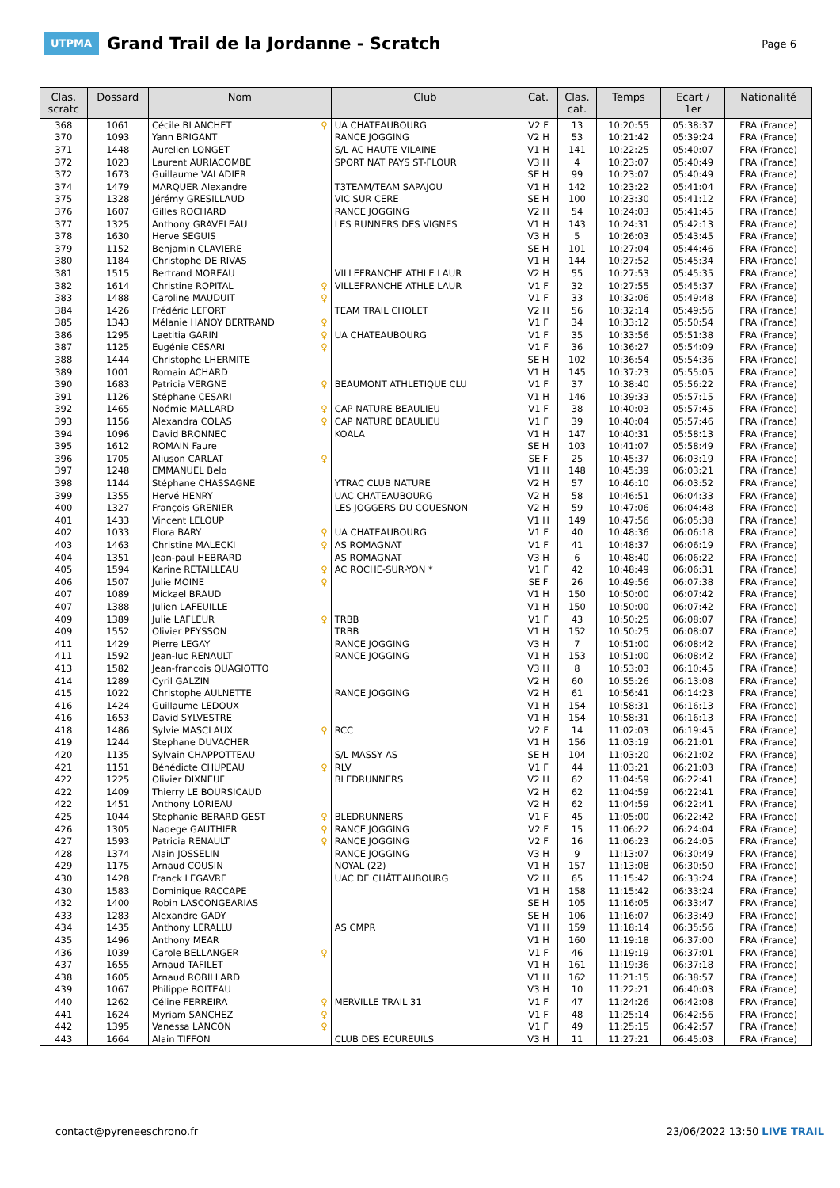UTPMA
Grand Trail de la Jordanne - Scratch
Page 6
| Clas. scratc | Dossard | Nom | Club | Cat. | Clas. cat. | Temps | Ecart / 1er | Nationalité |
| --- | --- | --- | --- | --- | --- | --- | --- | --- |
| 368 | 1061 | Cécile BLANCHET ♀ | UA CHATEAUBOURG | V2 F | 13 | 10:20:55 | 05:38:37 | FRA (France) |
| 370 | 1093 | Yann BRIGANT | RANCE JOGGING | V2 H | 53 | 10:21:42 | 05:39:24 | FRA (France) |
| 371 | 1448 | Aurelien LONGET | S/L AC HAUTE VILAINE | V1 H | 141 | 10:22:25 | 05:40:07 | FRA (France) |
| 372 | 1023 | Laurent AURIACOMBE | SPORT NAT PAYS ST-FLOUR | V3 H | 4 | 10:23:07 | 05:40:49 | FRA (France) |
| 372 | 1673 | Guillaume VALADIER | | SE H | 99 | 10:23:07 | 05:40:49 | FRA (France) |
| 374 | 1479 | MARQUER Alexandre | T3TEAM/TEAM SAPAJOU | V1 H | 142 | 10:23:22 | 05:41:04 | FRA (France) |
| 375 | 1328 | Jérémy GRESILLAUD | VIC SUR CERE | SE H | 100 | 10:23:30 | 05:41:12 | FRA (France) |
| 376 | 1607 | Gilles ROCHARD | RANCE JOGGING | V2 H | 54 | 10:24:03 | 05:41:45 | FRA (France) |
| 377 | 1325 | Anthony GRAVELEAU | LES RUNNERS DES VIGNES | V1 H | 143 | 10:24:31 | 05:42:13 | FRA (France) |
| 378 | 1630 | Herve SEGUIS | | V3 H | 5 | 10:26:03 | 05:43:45 | FRA (France) |
| 379 | 1152 | Benjamin CLAVIERE | | SE H | 101 | 10:27:04 | 05:44:46 | FRA (France) |
| 380 | 1184 | Christophe DE RIVAS | | V1 H | 144 | 10:27:52 | 05:45:34 | FRA (France) |
| 381 | 1515 | Bertrand MOREAU | VILLEFRANCHE ATHLE LAUR | V2 H | 55 | 10:27:53 | 05:45:35 | FRA (France) |
| 382 | 1614 | Christine ROPITAL ♀ | VILLEFRANCHE ATHLE LAUR | V1 F | 32 | 10:27:55 | 05:45:37 | FRA (France) |
| 383 | 1488 | Caroline MAUDUIT ♀ | | V1 F | 33 | 10:32:06 | 05:49:48 | FRA (France) |
| 384 | 1426 | Frédéric LEFORT | TEAM TRAIL CHOLET | V2 H | 56 | 10:32:14 | 05:49:56 | FRA (France) |
| 385 | 1343 | Mélanie HANOY BERTRAND ♀ | | V1 F | 34 | 10:33:12 | 05:50:54 | FRA (France) |
| 386 | 1295 | Laetitia GARIN ♀ | UA CHATEAUBOURG | V1 F | 35 | 10:33:56 | 05:51:38 | FRA (France) |
| 387 | 1125 | Eugénie CESARI ♀ | | V1 F | 36 | 10:36:27 | 05:54:09 | FRA (France) |
| 388 | 1444 | Christophe LHERMITE | | SE H | 102 | 10:36:54 | 05:54:36 | FRA (France) |
| 389 | 1001 | Romain ACHARD | | V1 H | 145 | 10:37:23 | 05:55:05 | FRA (France) |
| 390 | 1683 | Patricia VERGNE ♀ | BEAUMONT ATHLETIQUE CLU | V1 F | 37 | 10:38:40 | 05:56:22 | FRA (France) |
| 391 | 1126 | Stéphane CESARI | | V1 H | 146 | 10:39:33 | 05:57:15 | FRA (France) |
| 392 | 1465 | Noémie MALLARD ♀ | CAP NATURE BEAULIEU | V1 F | 38 | 10:40:03 | 05:57:45 | FRA (France) |
| 393 | 1156 | Alexandra COLAS ♀ | CAP NATURE BEAULIEU | V1 F | 39 | 10:40:04 | 05:57:46 | FRA (France) |
| 394 | 1096 | David BRONNEC | KOALA | V1 H | 147 | 10:40:31 | 05:58:13 | FRA (France) |
| 395 | 1612 | ROMAIN Faure | | SE H | 103 | 10:41:07 | 05:58:49 | FRA (France) |
| 396 | 1705 | Aliuson CARLAT ♀ | | SE F | 25 | 10:45:37 | 06:03:19 | FRA (France) |
| 397 | 1248 | EMMANUEL Belo | | V1 H | 148 | 10:45:39 | 06:03:21 | FRA (France) |
| 398 | 1144 | Stéphane CHASSAGNE | YTRAC CLUB NATURE | V2 H | 57 | 10:46:10 | 06:03:52 | FRA (France) |
| 399 | 1355 | Hervé HENRY | UAC CHATEAUBOURG | V2 H | 58 | 10:46:51 | 06:04:33 | FRA (France) |
| 400 | 1327 | François GRENIER | LES JOGGERS DU COUESNON | V2 H | 59 | 10:47:06 | 06:04:48 | FRA (France) |
| 401 | 1433 | Vincent LELOUP | | V1 H | 149 | 10:47:56 | 06:05:38 | FRA (France) |
| 402 | 1033 | Flora BARY ♀ | UA CHATEAUBOURG | V1 F | 40 | 10:48:36 | 06:06:18 | FRA (France) |
| 403 | 1463 | Christine MALECKI ♀ | AS ROMAGNAT | V1 F | 41 | 10:48:37 | 06:06:19 | FRA (France) |
| 404 | 1351 | Jean-paul HEBRARD | AS ROMAGNAT | V3 H | 6 | 10:48:40 | 06:06:22 | FRA (France) |
| 405 | 1594 | Karine RETAILLEAU ♀ | AC ROCHE-SUR-YON * | V1 F | 42 | 10:48:49 | 06:06:31 | FRA (France) |
| 406 | 1507 | Julie MOINE ♀ | | SE F | 26 | 10:49:56 | 06:07:38 | FRA (France) |
| 407 | 1089 | Mickael BRAUD | | V1 H | 150 | 10:50:00 | 06:07:42 | FRA (France) |
| 407 | 1388 | Julien LAFEUILLE | | V1 H | 150 | 10:50:00 | 06:07:42 | FRA (France) |
| 409 | 1389 | Julie LAFLEUR ♀ | TRBB | V1 F | 43 | 10:50:25 | 06:08:07 | FRA (France) |
| 409 | 1552 | Olivier PEYSSON | TRBB | V1 H | 152 | 10:50:25 | 06:08:07 | FRA (France) |
| 411 | 1429 | Pierre LEGAY | RANCE JOGGING | V3 H | 7 | 10:51:00 | 06:08:42 | FRA (France) |
| 411 | 1592 | Jean-luc RENAULT | RANCE JOGGING | V1 H | 153 | 10:51:00 | 06:08:42 | FRA (France) |
| 413 | 1582 | Jean-francois QUAGIOTTO | | V3 H | 8 | 10:53:03 | 06:10:45 | FRA (France) |
| 414 | 1289 | Cyril GALZIN | | V2 H | 60 | 10:55:26 | 06:13:08 | FRA (France) |
| 415 | 1022 | Christophe AULNETTE | RANCE JOGGING | V2 H | 61 | 10:56:41 | 06:14:23 | FRA (France) |
| 416 | 1424 | Guillaume LEDOUX | | V1 H | 154 | 10:58:31 | 06:16:13 | FRA (France) |
| 416 | 1653 | David SYLVESTRE | | V1 H | 154 | 10:58:31 | 06:16:13 | FRA (France) |
| 418 | 1486 | Sylvie MASCLAUX ♀ | RCC | V2 F | 14 | 11:02:03 | 06:19:45 | FRA (France) |
| 419 | 1244 | Stephane DUVACHER | | V1 H | 156 | 11:03:19 | 06:21:01 | FRA (France) |
| 420 | 1135 | Sylvain CHAPPOTTEAU | S/L MASSY AS | SE H | 104 | 11:03:20 | 06:21:02 | FRA (France) |
| 421 | 1151 | Bénédicte CHUPEAU ♀ | RLV | V1 F | 44 | 11:03:21 | 06:21:03 | FRA (France) |
| 422 | 1225 | Olivier DIXNEUF | BLEDRUNNERS | V2 H | 62 | 11:04:59 | 06:22:41 | FRA (France) |
| 422 | 1409 | Thierry LE BOURSICAUD | | V2 H | 62 | 11:04:59 | 06:22:41 | FRA (France) |
| 422 | 1451 | Anthony LORIEAU | | V2 H | 62 | 11:04:59 | 06:22:41 | FRA (France) |
| 425 | 1044 | Stephanie BERARD GEST ♀ | BLEDRUNNERS | V1 F | 45 | 11:05:00 | 06:22:42 | FRA (France) |
| 426 | 1305 | Nadege GAUTHIER ♀ | RANCE JOGGING | V2 F | 15 | 11:06:22 | 06:24:04 | FRA (France) |
| 427 | 1593 | Patricia RENAULT ♀ | RANCE JOGGING | V2 F | 16 | 11:06:23 | 06:24:05 | FRA (France) |
| 428 | 1374 | Alain JOSSELIN | RANCE JOGGING | V3 H | 9 | 11:13:07 | 06:30:49 | FRA (France) |
| 429 | 1175 | Arnaud COUSIN | NOYAL (22) | V1 H | 157 | 11:13:08 | 06:30:50 | FRA (France) |
| 430 | 1428 | Franck LEGAVRE | UAC DE CHÂTEAUBOURG | V2 H | 65 | 11:15:42 | 06:33:24 | FRA (France) |
| 430 | 1583 | Dominique RACCAPE | | V1 H | 158 | 11:15:42 | 06:33:24 | FRA (France) |
| 432 | 1400 | Robin LASCONGEARIAS | | SE H | 105 | 11:16:05 | 06:33:47 | FRA (France) |
| 433 | 1283 | Alexandre GADY | | SE H | 106 | 11:16:07 | 06:33:49 | FRA (France) |
| 434 | 1435 | Anthony LERALLU | AS CMPR | V1 H | 159 | 11:18:14 | 06:35:56 | FRA (France) |
| 435 | 1496 | Anthony MEAR | | V1 H | 160 | 11:19:18 | 06:37:00 | FRA (France) |
| 436 | 1039 | Carole BELLANGER ♀ | | V1 F | 46 | 11:19:19 | 06:37:01 | FRA (France) |
| 437 | 1655 | Arnaud TAFILET | | V1 H | 161 | 11:19:36 | 06:37:18 | FRA (France) |
| 438 | 1605 | Arnaud ROBILLARD | | V1 H | 162 | 11:21:15 | 06:38:57 | FRA (France) |
| 439 | 1067 | Philippe BOITEAU | | V3 H | 10 | 11:22:21 | 06:40:03 | FRA (France) |
| 440 | 1262 | Céline FERREIRA ♀ | MERVILLE TRAIL 31 | V1 F | 47 | 11:24:26 | 06:42:08 | FRA (France) |
| 441 | 1624 | Myriam SANCHEZ ♀ | | V1 F | 48 | 11:25:14 | 06:42:56 | FRA (France) |
| 442 | 1395 | Vanessa LANCON ♀ | | V1 F | 49 | 11:25:15 | 06:42:57 | FRA (France) |
| 443 | 1664 | Alain TIFFON | CLUB DES ECUREUILS | V3 H | 11 | 11:27:21 | 06:45:03 | FRA (France) |
contact@pyreneeschrono.fr 23/06/2022 13:50 LIVE TRAIL